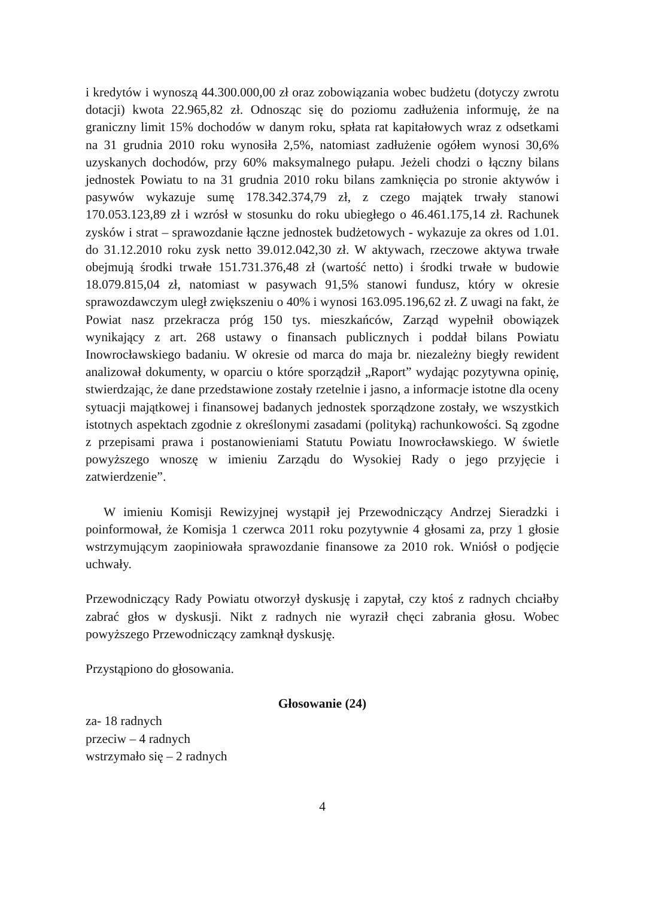i kredytów i wynoszą 44.300.000,00 zł oraz zobowiązania wobec budżetu (dotyczy zwrotu dotacji) kwota 22.965,82 zł. Odnosząc się do poziomu zadłużenia informuję, że na graniczny limit 15% dochodów w danym roku, spłata rat kapitałowych wraz z odsetkami na 31 grudnia 2010 roku wynosiła 2,5%, natomiast zadłużenie ogółem wynosi 30,6% uzyskanych dochodów, przy 60% maksymalnego pułapu. Jeżeli chodzi o łączny bilans jednostek Powiatu to na 31 grudnia 2010 roku bilans zamknięcia po stronie aktywów i pasywów wykazuje sumę 178.342.374,79 zł, z czego majątek trwały stanowi 170.053.123,89 zł i wzrósł w stosunku do roku ubiegłego o 46.461.175,14 zł. Rachunek zysków i strat – sprawozdanie łączne jednostek budżetowych - wykazuje za okres od 1.01. do 31.12.2010 roku zysk netto 39.012.042,30 zł. W aktywach, rzeczowe aktywa trwałe obejmują środki trwałe 151.731.376,48 zł (wartość netto) i środki trwałe w budowie 18.079.815,04 zł, natomiast w pasywach 91,5% stanowi fundusz, który w okresie sprawozdawczym uległ zwiększeniu o 40% i wynosi 163.095.196,62 zł. Z uwagi na fakt, że Powiat nasz przekracza próg 150 tys. mieszkańców, Zarząd wypełnił obowiązek wynikający z art. 268 ustawy o finansach publicznych i poddał bilans Powiatu Inowrocławskiego badaniu. W okresie od marca do maja br. niezależny biegły rewident analizował dokumenty, w oparciu o które sporządził „Raport” wydając pozytywna opinię, stwierdzając, że dane przedstawione zostały rzetelnie i jasno, a informacje istotne dla oceny sytuacji majątkowej i finansowej badanych jednostek sporządzone zostały, we wszystkich istotnych aspektach zgodnie z określonymi zasadami (polityką) rachunkowości. Są zgodne z przepisami prawa i postanowieniami Statutu Powiatu Inowrocławskiego. W świetle powyższego wnoszę w imieniu Zarządu do Wysokiej Rady o jego przyjęcie i zatwierdzenie”.
W imieniu Komisji Rewizyjnej wystąpił jej Przewodniczący Andrzej Sieradzki i poinformował, że Komisja 1 czerwca 2011 roku pozytywnie 4 głosami za, przy 1 głosie wstrzymującym zaopiniowała sprawozdanie finansowe za 2010 rok. Wniósł o podjęcie uchwały.
Przewodniczący Rady Powiatu otworzył dyskusję i zapytał, czy ktoś z radnych chciałby zabrać głos w dyskusji. Nikt z radnych nie wyraził chęci zabrania głosu. Wobec powyższego Przewodniczący zamknął dyskusję.
Przystąpiono do głosowania.
Głosowanie (24)
za- 18 radnych
przeciw – 4 radnych
wstrzymało się – 2 radnych
4